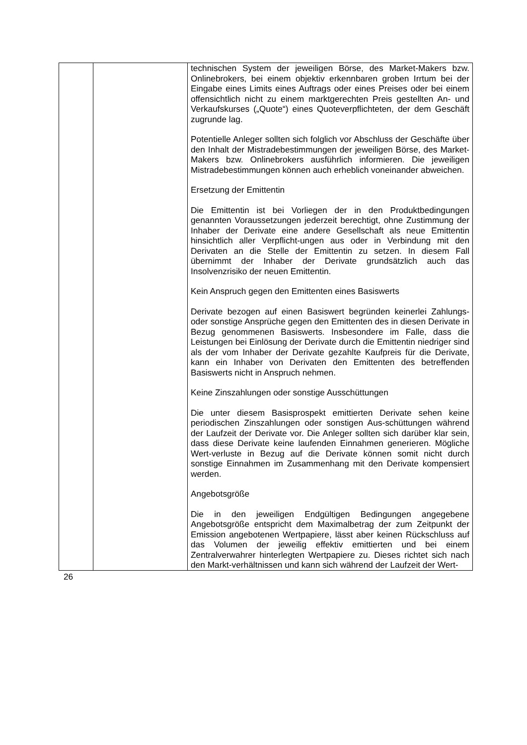| | | technischen System der jeweiligen Börse, des Market-Makers bzw. Onlinebrokers, bei einem objektiv erkennbaren groben Irrtum bei der Eingabe eines Limits eines Auftrags oder eines Preises oder bei einem offensichtlich nicht zu einem marktgerechten Preis gestellten An- und Verkaufskurses („Quote“) eines Quoteverpflichteten, der dem Geschäft zugrunde lag. Potentielle Anleger sollten sich folglich vor Abschluss der Geschäfte über den Inhalt der Mistradebestimmungen der jeweiligen Börse, des Market-Makers bzw. Onlinebrokers ausführlich informieren. Die jeweiligen Mistradebestimmungen können auch erheblich voneinander abweichen. Ersetzung der Emittentin Die Emittentin ist bei Vorliegen der in den Produktbedingungen genannten Voraussetzungen jederzeit berechtigt, ohne Zustimmung der Inhaber der Derivate eine andere Gesellschaft als neue Emittentin hinsichtlich aller Verpflicht-ungen aus oder in Verbindung mit den Derivaten an die Stelle der Emittentin zu setzen. In diesem Fall übernimmt der Inhaber der Derivate grundsätzlich auch das Insolvenzrisiko der neuen Emittentin. Kein Anspruch gegen den Emittenten eines Basiswerts Derivate bezogen auf einen Basiswert begründen keinerlei Zahlungs- oder sonstige Ansprüche gegen den Emittenten des in diesen Derivate in Bezug genommenen Basiswerts. Insbesondere im Falle, dass die Leistungen bei Einlösung der Derivate durch die Emittentin niedriger sind als der vom Inhaber der Derivate gezahlte Kaufpreis für die Derivate, kann ein Inhaber von Derivaten den Emittenten des betreffenden Basiswerts nicht in Anspruch nehmen. Keine Zinszahlungen oder sonstige Ausschüttungen Die unter diesem Basisprospekt emittierten Derivate sehen keine periodischen Zinszahlungen oder sonstigen Aus-schüttungen während der Laufzeit der Derivate vor. Die Anleger sollten sich darüber klar sein, dass diese Derivate keine laufenden Einnahmen generieren. Mögliche Wert-verluste in Bezug auf die Derivate können somit nicht durch sonstige Einnahmen im Zusammenhang mit den Derivate kompensiert werden. Angebotsgröße Die in den jeweiligen Endgültigen Bedingungen angegebene Angebotsgröße entspricht dem Maximalbetrag der zum Zeitpunkt der Emission angebotenen Wertpapiere, lässt aber keinen Rückschluss auf das Volumen der jeweilig effektiv emittierten und bei einem Zentralverwahrer hinterlegten Wertpapiere zu. Dieses richtet sich nach den Markt-verhältnissen und kann sich während der Laufzeit der Wert- |
26